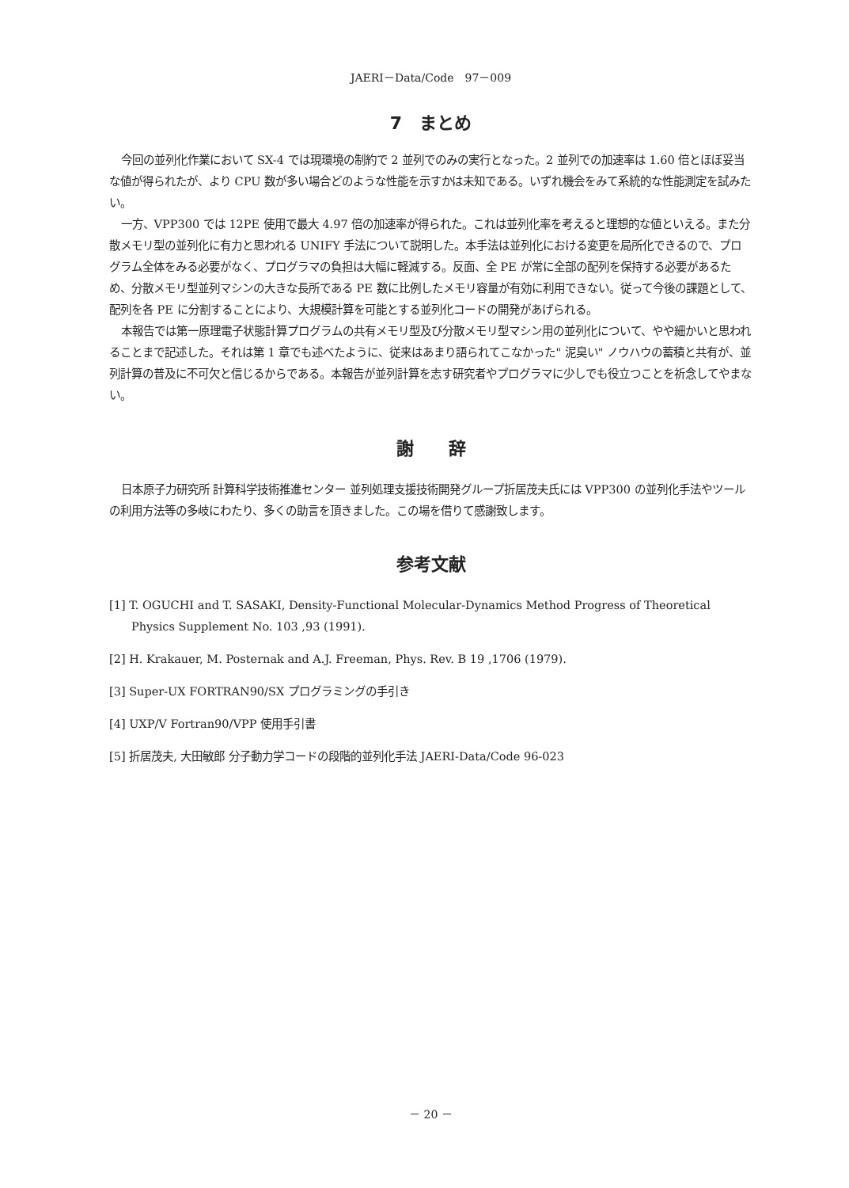JAERI－Data/Code　97－009
7　まとめ
今回の並列化作業において SX-4 では現環境の制約で 2 並列でのみの実行となった。2 並列での加速率は 1.60 倍とほぼ妥当な値が得られたが、より CPU 数が多い場合どのような性能を示すかは未知である。いずれ機会をみて系統的な性能測定を試みたい。
一方、VPP300 では 12PE 使用で最大 4.97 倍の加速率が得られた。これは並列化率を考えると理想的な値といえる。また分散メモリ型の並列化に有力と思われる UNIFY 手法について説明した。本手法は並列化における変更を局所化できるので、プログラム全体をみる必要がなく、プログラマの負担は大幅に軽減する。反面、全 PE が常に全部の配列を保持する必要があるため、分散メモリ型並列マシンの大きな長所である PE 数に比例したメモリ容量が有効に利用できない。従って今後の課題として、配列を各 PE に分割することにより、大規模計算を可能とする並列化コードの開発があげられる。
本報告では第一原理電子状態計算プログラムの共有メモリ型及び分散メモリ型マシン用の並列化について、やや細かいと思われることまで記述した。それは第 1 章でも述べたように、従来はあまり語られてこなかった" 泥臭い" ノウハウの蓄積と共有が、並列計算の普及に不可欠と信じるからである。本報告が並列計算を志す研究者やプログラマに少しでも役立つことを祈念してやまない。
謝　　辞
日本原子力研究所 計算科学技術推進センター 並列処理支援技術開発グループ折居茂夫氏には VPP300 の並列化手法やツールの利用方法等の多岐にわたり、多くの助言を頂きました。この場を借りて感謝致します。
参考文献
[1] T. OGUCHI and T. SASAKI, Density-Functional Molecular-Dynamics Method Progress of Theoretical Physics Supplement No. 103 ,93 (1991).
[2] H. Krakauer, M. Posternak and A.J. Freeman, Phys. Rev. B 19 ,1706 (1979).
[3] Super-UX FORTRAN90/SX プログラミングの手引き
[4] UXP/V Fortran90/VPP 使用手引書
[5] 折居茂夫, 大田敏郎 分子動力学コードの段階的並列化手法 JAERI-Data/Code 96-023
－ 20 －